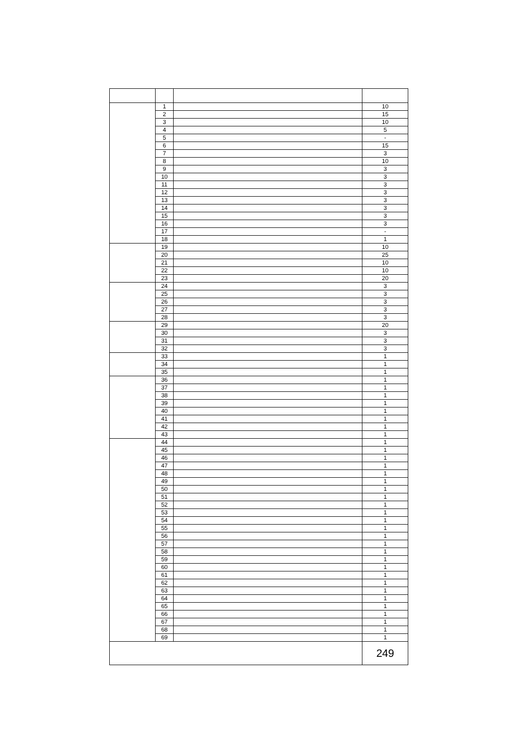| | 1 | | 10 |
| | 2 | | 15 |
| | 3 | | 10 |
| | 4 | | 5 |
| | 5 | | - |
| | 6 | | 15 |
| | 7 | | 3 |
| | 8 | | 10 |
| | 9 | | 3 |
| | 10 | | 3 |
| | 11 | | 3 |
| | 12 | | 3 |
| | 13 | | 3 |
| | 14 | | 3 |
| | 15 | | 3 |
| | 16 | | 3 |
| | 17 | | - |
| | 18 | | 1 |
| | 19 | | 10 |
| | 20 | | 25 |
| | 21 | | 10 |
| | 22 | | 10 |
| | 23 | | 20 |
| | 24 | | 3 |
| | 25 | | 3 |
| | 26 | | 3 |
| | 27 | | 3 |
| | 28 | | 3 |
| | 29 | | 20 |
| | 30 | | 3 |
| | 31 | | 3 |
| | 32 | | 3 |
| | 33 | | 1 |
| | 34 | | 1 |
| | 35 | | 1 |
| | 36 | | 1 |
| | 37 | | 1 |
| | 38 | | 1 |
| | 39 | | 1 |
| | 40 | | 1 |
| | 41 | | 1 |
| | 42 | | 1 |
| | 43 | | 1 |
| | 44 | | 1 |
| | 45 | | 1 |
| | 46 | | 1 |
| | 47 | | 1 |
| | 48 | | 1 |
| | 49 | | 1 |
| | 50 | | 1 |
| | 51 | | 1 |
| | 52 | | 1 |
| | 53 | | 1 |
| | 54 | | 1 |
| | 55 | | 1 |
| | 56 | | 1 |
| | 57 | | 1 |
| | 58 | | 1 |
| | 59 | | 1 |
| | 60 | | 1 |
| | 61 | | 1 |
| | 62 | | 1 |
| | 63 | | 1 |
| | 64 | | 1 |
| | 65 | | 1 |
| | 66 | | 1 |
| | 67 | | 1 |
| | 68 | | 1 |
| | 69 | | 1 |
| | | | 249 |